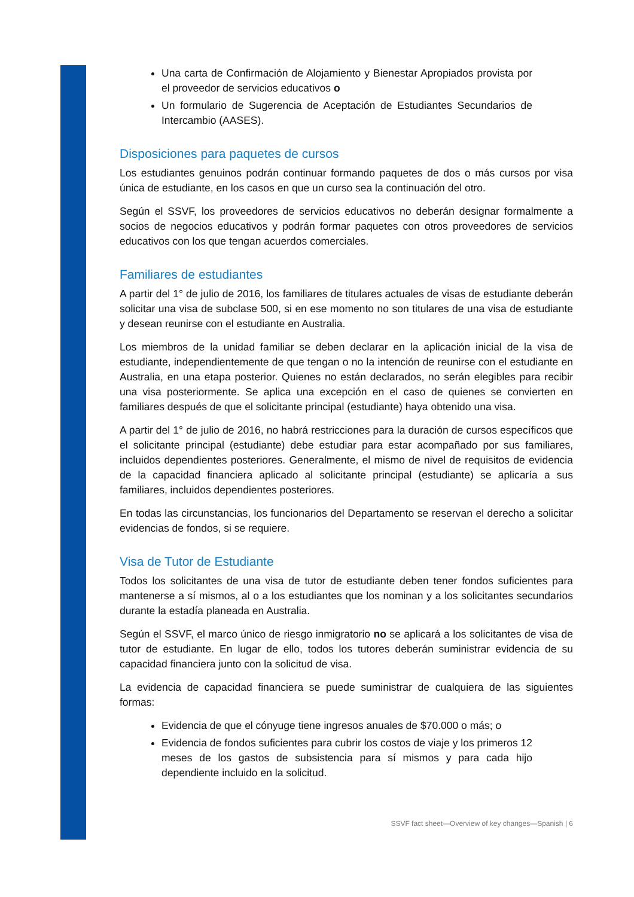Una carta de Confirmación de Alojamiento y Bienestar Apropiados provista por el proveedor de servicios educativos o
Un formulario de Sugerencia de Aceptación de Estudiantes Secundarios de Intercambio (AASES).
Disposiciones para paquetes de cursos
Los estudiantes genuinos podrán continuar formando paquetes de dos o más cursos por visa única de estudiante, en los casos en que un curso sea la continuación del otro.
Según el SSVF, los proveedores de servicios educativos no deberán designar formalmente a socios de negocios educativos y podrán formar paquetes con otros proveedores de servicios educativos con los que tengan acuerdos comerciales.
Familiares de estudiantes
A partir del 1° de julio de 2016, los familiares de titulares actuales de visas de estudiante deberán solicitar una visa de subclase 500, si en ese momento no son titulares de una visa de estudiante y desean reunirse con el estudiante en Australia.
Los miembros de la unidad familiar se deben declarar en la aplicación inicial de la visa de estudiante, independientemente de que tengan o no la intención de reunirse con el estudiante en Australia, en una etapa posterior. Quienes no están declarados, no serán elegibles para recibir una visa posteriormente. Se aplica una excepción en el caso de quienes se convierten en familiares después de que el solicitante principal (estudiante) haya obtenido una visa.
A partir del 1° de julio de 2016, no habrá restricciones para la duración de cursos específicos que el solicitante principal (estudiante) debe estudiar para estar acompañado por sus familiares, incluidos dependientes posteriores. Generalmente, el mismo de nivel de requisitos de evidencia de la capacidad financiera aplicado al solicitante principal (estudiante) se aplicaría a sus familiares, incluidos dependientes posteriores.
En todas las circunstancias, los funcionarios del Departamento se reservan el derecho a solicitar evidencias de fondos, si se requiere.
Visa de Tutor de Estudiante
Todos los solicitantes de una visa de tutor de estudiante deben tener fondos suficientes para mantenerse a sí mismos, al o a los estudiantes que los nominan y a los solicitantes secundarios durante la estadía planeada en Australia.
Según el SSVF, el marco único de riesgo inmigratorio no se aplicará a los solicitantes de visa de tutor de estudiante. En lugar de ello, todos los tutores deberán suministrar evidencia de su capacidad financiera junto con la solicitud de visa.
La evidencia de capacidad financiera se puede suministrar de cualquiera de las siguientes formas:
Evidencia de que el cónyuge tiene ingresos anuales de $70.000 o más; o
Evidencia de fondos suficientes para cubrir los costos de viaje y los primeros 12 meses de los gastos de subsistencia para sí mismos y para cada hijo dependiente incluido en la solicitud.
SSVF fact sheet—Overview of key changes—Spanish | 6